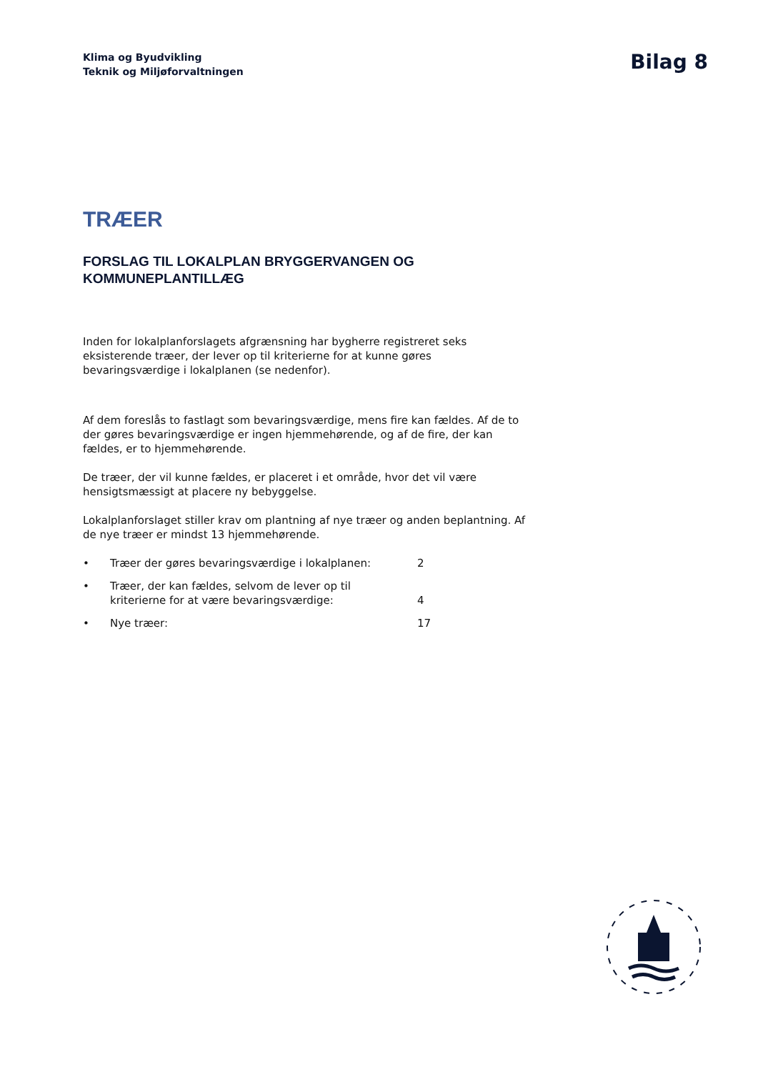Klima og Byudvikling
Teknik og Miljøforvaltningen
Bilag 8
TRÆER
FORSLAG TIL LOKALPLAN BRYGGERVANGEN OG
KOMMUNEPLANTILLÆG
Inden for lokalplanforslagets afgrænsning har bygherre registreret seks eksisterende træer, der lever op til kriterierne for at kunne gøres bevaringsværdige i lokalplanen (se nedenfor).
Af dem foreslås to fastlagt som bevaringsværdige, mens fire kan fældes. Af de to der gøres bevaringsværdige er ingen hjemmehørende, og af de fire, der kan fældes, er to hjemmehørende.
De træer, der vil kunne fældes, er placeret i et område, hvor det vil være hensigtsmæssigt at placere ny bebyggelse.
Lokalplanforslaget stiller krav om plantning af nye træer og anden beplantning. Af de nye træer er mindst 13 hjemmehørende.
• Træer der gøres bevaringsværdige i lokalplanen: 2
• Træer, der kan fældes, selvom de lever op til
kriterierne for at være bevaringsværdige:
4
• Nye træer: 17